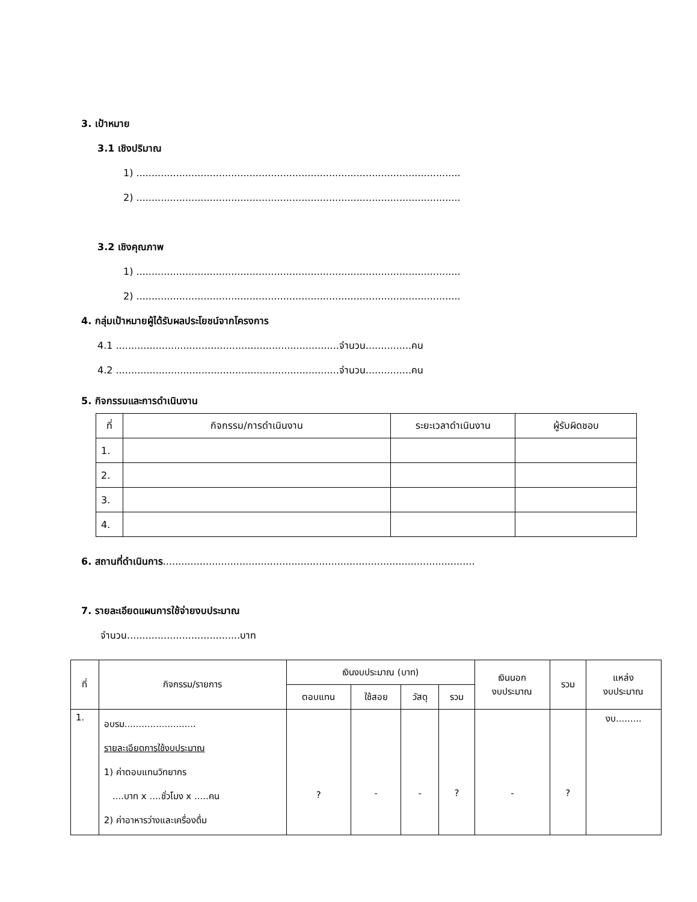3. เป้าหมาย
3.1 เชิงปริมาณ
1) ..........................................................................................................
2) ..........................................................................................................
3.2 เชิงคุณภาพ
1) ..........................................................................................................
2) ..........................................................................................................
4. กลุ่มเป้าหมายผู้ได้รับผลประโยชน์จากโครงการ
4.1 .........................................................................จำนวน...............คน
4.2 .........................................................................จำนวน...............คน
5. กิจกรรมและการดำเนินงาน
| ที่ | กิจกรรม/การดำเนินงาน | ระยะเวลาดำเนินงาน | ผู้รับผิดชอบ |
| --- | --- | --- | --- |
| 1. | | | |
| 2. | | | |
| 3. | | | |
| 4. | | | |
6. สถานที่ดำเนินการ......................................................................................................
7. รายละเอียดแผนการใช้จ่ายงบประมาณ
จำนวน.....................................บาท
| ที่ | กิจกรรม/รายการ | เงินงบประมาณ (บาท) | | | | เงินนอก งบประมาณ | รวม | แหล่ง งบประมาณ |
| --- | --- | --- | --- | --- | --- | --- | --- | --- |
| | | ตอบแทน | ใช้สอย | วัสดุ | รวม | | | |
| 1. | อบรม......................... รายละเอียดการใช้งบประมาณ 1) ค่าตอบแทนวิทยากร ....บาท x ....ชั่วโมง x .....คน 2) ค่าอาหารว่างและเครื่องดื่ม | ? | - | - | ? | - | ? | งบ......... |